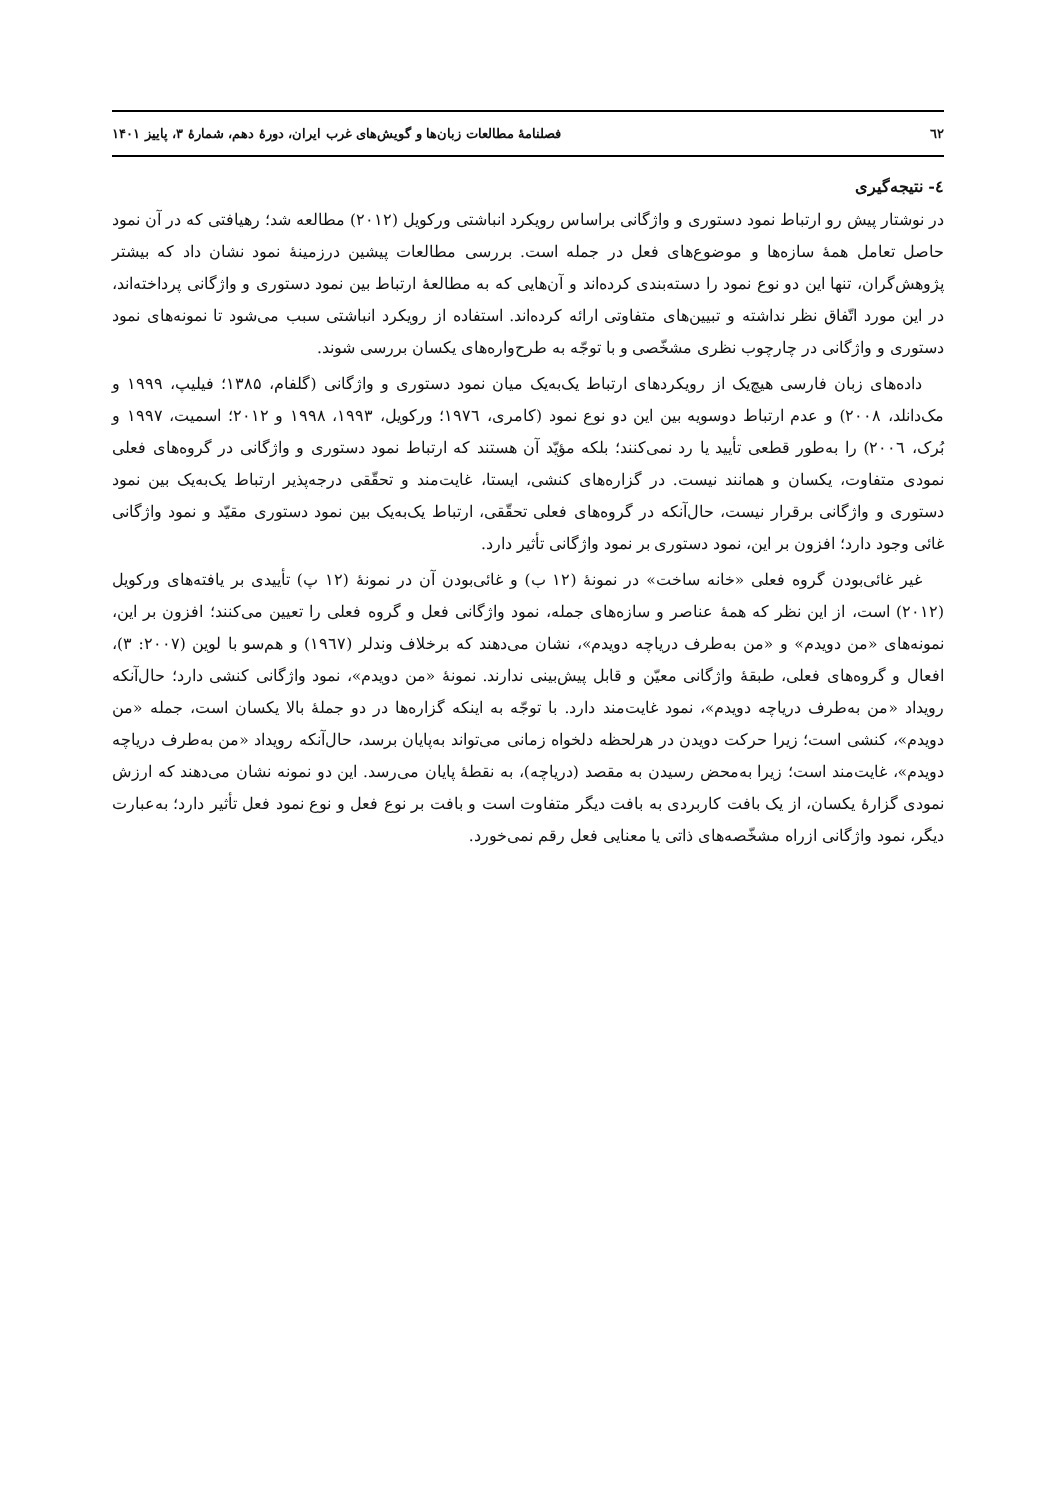٦٢ فصلنامهٔ مطالعات زبان‌ها و گویش‌های غرب ایران، دورهٔ دهم، شمارهٔ ۳، پاییز ۱۴۰۱
٤- نتیجه‌گیری
در نوشتار پیش رو ارتباط نمود دستوری و واژگانی براساس رویکرد انباشتی ورکویل (۲۰۱۲) مطالعه شد؛ رهیافتی که در آن نمود حاصل تعامل همهٔ سازه‌ها و موضوع‌های فعل در جمله است. بررسی مطالعات پیشین درزمینهٔ نمود نشان داد که بیشتر پژوهش‌گران، تنها این دو نوع نمود را دسته‌بندی کرده‌اند و آن‌هایی که به مطالعهٔ ارتباط بین نمود دستوری و واژگانی پرداخته‌اند، در این مورد اتّفاق نظر نداشته و تبیین‌های متفاوتی ارائه کرده‌اند. استفاده از رویکرد انباشتی سبب می‌شود تا نمونه‌های نمود دستوری و واژگانی در چارچوب نظری مشخّصی و با توجّه به طرح‌واره‌های یکسان بررسی شوند.
داده‌های زبان فارسی هیچ‌یک از رویکردهای ارتباط یک‌به‌یک میان نمود دستوری و واژگانی (گلفام، ۱۳۸۵؛ فیلیپ، ۱۹۹۹ و مک‌دانلد، ۲۰۰۸) و عدم ارتباط دوسویه بین این دو نوع نمود (کامری، ۱۹۷٦؛ ورکویل، ۱۹۹۳، ۱۹۹۸ و ۲۰۱۲؛ اسمیت، ۱۹۹۷ و بُرک، ۲۰۰٦) را به‌طور قطعی تأیید یا رد نمی‌کنند؛ بلکه مؤیّد آن هستند که ارتباط نمود دستوری و واژگانی در گروه‌های فعلی نمودی متفاوت، یکسان و همانند نیست. در گزاره‌های کنشی، ایستا، غایت‌مند و تحقّقی درجه‌پذیر ارتباط یک‌به‌یک بین نمود دستوری و واژگانی برقرار نیست، حال‌آنکه در گروه‌های فعلی تحقّقی، ارتباط یک‌به‌یک بین نمود دستوری مقیّد و نمود واژگانی غائی وجود دارد؛ افزون بر این، نمود دستوری بر نمود واژگانی تأثیر دارد.
غیر غائی‌بودن گروه فعلی «خانه ساخت» در نمونهٔ (۱۲ ب) و غائی‌بودن آن در نمونهٔ (۱۲ پ) تأییدی بر یافته‌های ورکویل (۲۰۱۲) است، از این نظر که همهٔ عناصر و سازه‌های جمله، نمود واژگانی فعل و گروه فعلی را تعیین می‌کنند؛ افزون بر این، نمونه‌های «من دویدم» و «من به‌طرف دریاچه دویدم»، نشان می‌دهند که برخلاف وندلر (۱۹٦۷) و هم‌سو با لوین (۲۰۰۷: ۳)، افعال و گروه‌های فعلی، طبقهٔ واژگانی معیّن و قابل پیش‌بینی ندارند. نمونهٔ «من دویدم»، نمود واژگانی کنشی دارد؛ حال‌آنکه رویداد «من به‌طرف دریاچه دویدم»، نمود غایت‌مند دارد. با توجّه به اینکه گزاره‌ها در دو جملهٔ بالا یکسان است، جمله «من دویدم»، کنشی است؛ زیرا حرکت دویدن در هرلحظه دلخواه زمانی می‌تواند به‌پایان برسد، حال‌آنکه رویداد «من به‌طرف دریاچه دویدم»، غایت‌مند است؛ زیرا به‌محض رسیدن به مقصد (دریاچه)، به نقطهٔ پایان می‌رسد. این دو نمونه نشان می‌دهند که ارزش نمودی گزارهٔ یکسان، از یک بافت کاربردی به بافت دیگر متفاوت است و بافت بر نوع فعل و نوع نمود فعل تأثیر دارد؛ به‌عبارت دیگر، نمود واژگانی ازراه مشخّصه‌های ذاتی یا معنایی فعل رقم نمی‌خورد.